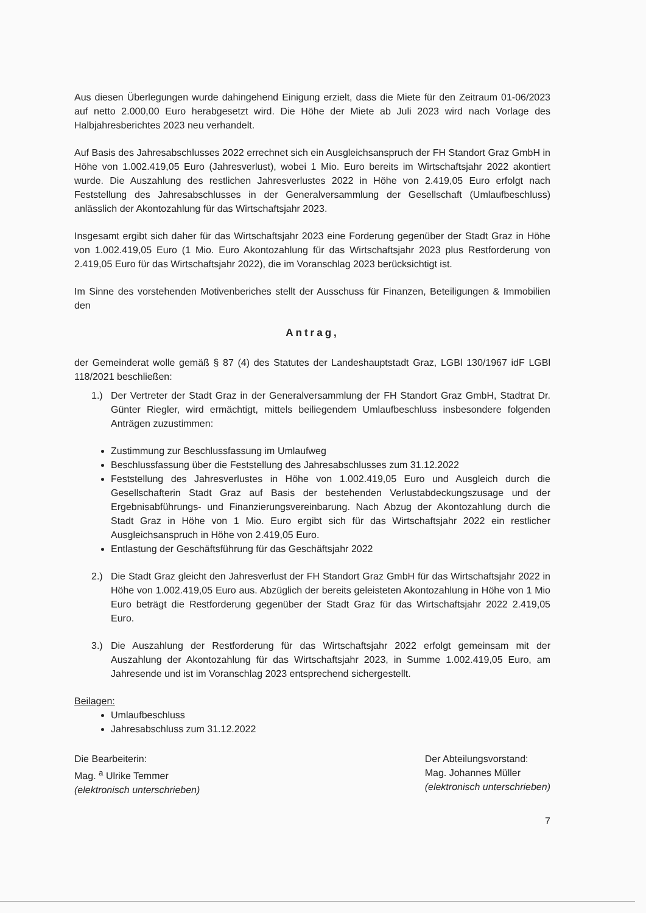Aus diesen Überlegungen wurde dahingehend Einigung erzielt, dass die Miete für den Zeitraum 01-06/2023 auf netto 2.000,00 Euro herabgesetzt wird. Die Höhe der Miete ab Juli 2023 wird nach Vorlage des Halbjahresberichtes 2023 neu verhandelt.
Auf Basis des Jahresabschlusses 2022 errechnet sich ein Ausgleichsanspruch der FH Standort Graz GmbH in Höhe von 1.002.419,05 Euro (Jahresverlust), wobei 1 Mio. Euro bereits im Wirtschaftsjahr 2022 akontiert wurde. Die Auszahlung des restlichen Jahresverlustes 2022 in Höhe von 2.419,05 Euro erfolgt nach Feststellung des Jahresabschlusses in der Generalversammlung der Gesellschaft (Umlaufbeschluss) anlässlich der Akontozahlung für das Wirtschaftsjahr 2023.
Insgesamt ergibt sich daher für das Wirtschaftsjahr 2023 eine Forderung gegenüber der Stadt Graz in Höhe von 1.002.419,05 Euro (1 Mio. Euro Akontozahlung für das Wirtschaftsjahr 2023 plus Restforderung von 2.419,05 Euro für das Wirtschaftsjahr 2022), die im Voranschlag 2023 berücksichtigt ist.
Im Sinne des vorstehenden Motivenberiches stellt der Ausschuss für Finanzen, Beteiligungen & Immobilien den
Antrag,
der Gemeinderat wolle gemäß § 87 (4) des Statutes der Landeshauptstadt Graz, LGBl 130/1967 idF LGBl 118/2021 beschließen:
1.) Der Vertreter der Stadt Graz in der Generalversammlung der FH Standort Graz GmbH, Stadtrat Dr. Günter Riegler, wird ermächtigt, mittels beiliegendem Umlaufbeschluss insbesondere folgenden Anträgen zuzustimmen:
Zustimmung zur Beschlussfassung im Umlaufweg
Beschlussfassung über die Feststellung des Jahresabschlusses zum 31.12.2022
Feststellung des Jahresverlustes in Höhe von 1.002.419,05 Euro und Ausgleich durch die Gesellschafterin Stadt Graz auf Basis der bestehenden Verlustabdeckungszusage und der Ergebnisabführungs- und Finanzierungsvereinbarung. Nach Abzug der Akontozahlung durch die Stadt Graz in Höhe von 1 Mio. Euro ergibt sich für das Wirtschaftsjahr 2022 ein restlicher Ausgleichsanspruch in Höhe von 2.419,05 Euro.
Entlastung der Geschäftsführung für das Geschäftsjahr 2022
2.) Die Stadt Graz gleicht den Jahresverlust der FH Standort Graz GmbH für das Wirtschaftsjahr 2022 in Höhe von 1.002.419,05 Euro aus. Abzüglich der bereits geleisteten Akontozahlung in Höhe von 1 Mio Euro beträgt die Restforderung gegenüber der Stadt Graz für das Wirtschaftsjahr 2022 2.419,05 Euro.
3.) Die Auszahlung der Restforderung für das Wirtschaftsjahr 2022 erfolgt gemeinsam mit der Auszahlung der Akontozahlung für das Wirtschaftsjahr 2023, in Summe 1.002.419,05 Euro, am Jahresende und ist im Voranschlag 2023 entsprechend sichergestellt.
Beilagen:
Umlaufbeschluss
Jahresabschluss zum 31.12.2022
Die Bearbeiterin:
Mag. <sup>a</sup> Ulrike Temmer
(elektronisch unterschrieben)
Der Abteilungsvorstand:
Mag. Johannes Müller
(elektronisch unterschrieben)
7